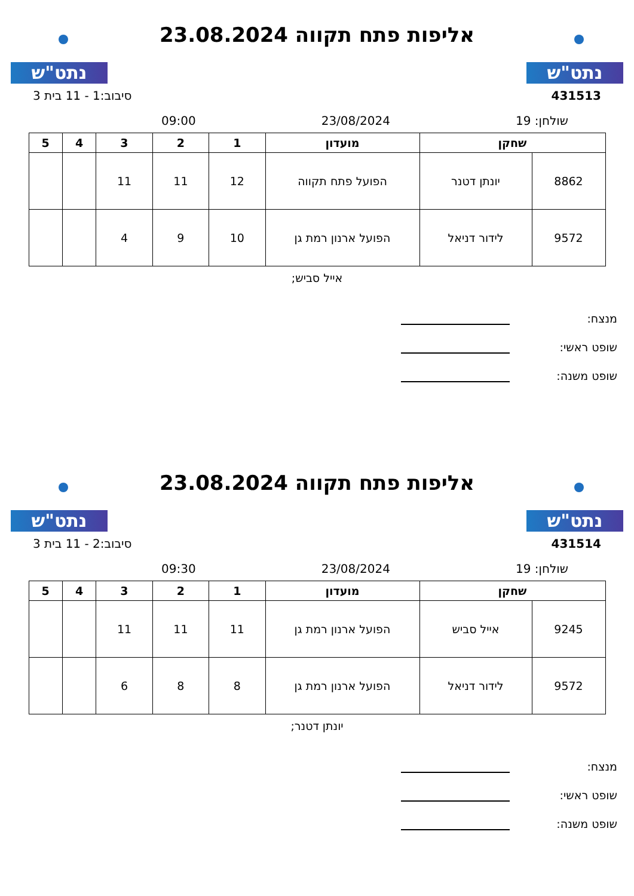נתט"ש
אליפות פתח תקווה 23.08.2024
נתט"ש
431513 סיבוב:1 - 11 בית 3
שולחן: 19 23/08/2024 09:00
| שחקן | | מועדון | 1 | 2 | 3 | 4 | 5 |
| --- | --- | --- | --- | --- | --- | --- | --- |
| 8862 | יונתן דטנר | הפועל פתח תקווה | 12 | 11 | 11 | | |
| 9572 | לידור דניאל | הפועל ארנון רמת גן | 10 | 9 | 4 | | |
אייל סביש;
מנצח:
שופט ראשי:
שופט משנה:
נתט"ש
אליפות פתח תקווה 23.08.2024
נתט"ש
431514 סיבוב:2 - 11 בית 3
שולחן: 19 23/08/2024 09:30
| שחקן | | מועדון | 1 | 2 | 3 | 4 | 5 |
| --- | --- | --- | --- | --- | --- | --- | --- |
| 9245 | אייל סביש | הפועל ארנון רמת גן | 11 | 11 | 11 | | |
| 9572 | לידור דניאל | הפועל ארנון רמת גן | 8 | 8 | 6 | | |
יונתן דטנר;
מנצח:
שופט ראשי:
שופט משנה: